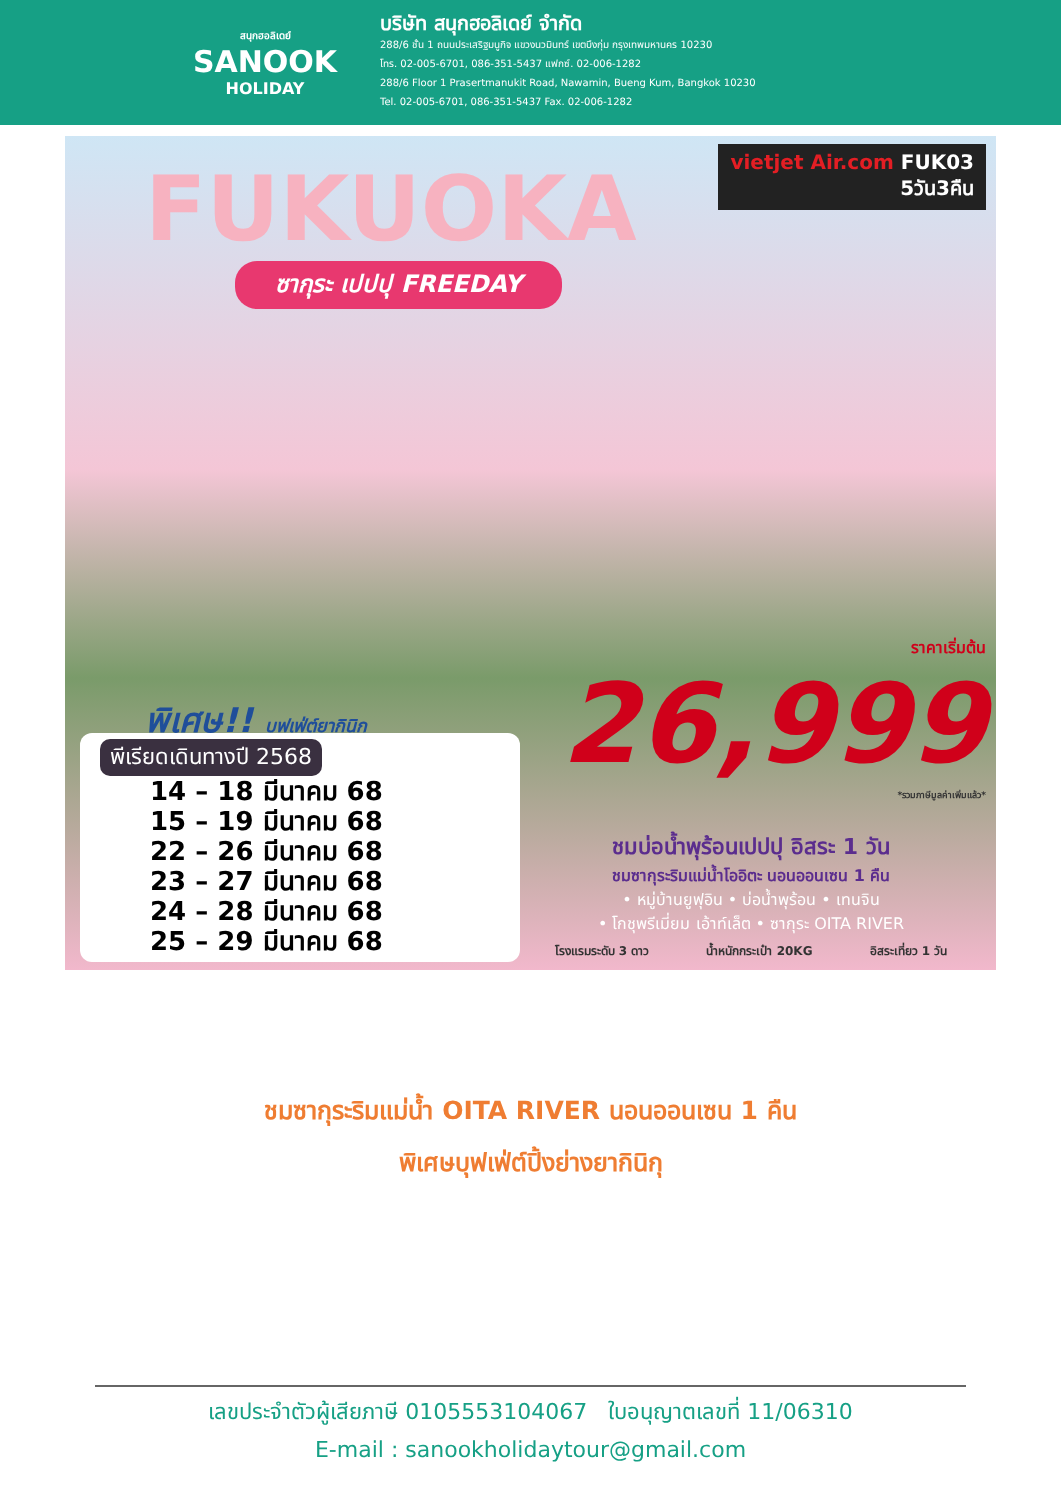สนุกฮอลิเดย์
SANOOK
HOLIDAY
บริษัท สนุกฮอลิเดย์ จำกัด
288/6 ชั้น 1 ถนนประเสริฐมนูกิจ แขวงนวมินทร์ เขตบึงกุ่ม กรุงเทพมหานคร 10230
โทร. 02-005-6701, 086-351-5437 แฟกซ์. 02-006-1282
288/6 Floor 1 Prasertmanukit Road, Nawamin, Bueng Kum, Bangkok 10230
Tel. 02-005-6701, 086-351-5437 Fax. 02-006-1282
FUKUOKA
ซากุระ เปปปุ FREEDAY
vietjet Air.com FUK03
5วัน3คืน
พิเศษ!! บุฟเฟ่ต์ยากินิกุ
ราคาเริ่มต้น
26,999
*รวมภาษีมูลค่าเพิ่มแล้ว*
ชมบ่อน้ำพุร้อนเปปปุ อิสระ 1 วัน
ชมซากุระริมแม่น้ำโออิตะ นอนออนเซน 1 คืน
• หมู่บ้านยูฟุอิน • บ่อน้ำพุร้อน • เทนจิน
• โกชุพรีเมี่ยม เอ้าท์เล็ต • ซากุระ OITA RIVER
โรงแรมระดับ 3 ดาว น้ำหนักกระเป๋า 20KG อิสระเที่ยว 1 วัน
พีเรียดเดินทางปี 2568
14 – 18 มีนาคม 68
15 – 19 มีนาคม 68
22 – 26 มีนาคม 68
23 – 27 มีนาคม 68
24 – 28 มีนาคม 68
25 – 29 มีนาคม 68
ชมซากุระริมแม่น้ำ OITA RIVER นอนออนเซน 1 คืน
พิเศษบุฟเฟ่ต์ปิ้งย่างยากินิกุ
เลขประจำตัวผู้เสียภาษี 0105553104067 ใบอนุญาตเลขที่ 11/06310
E-mail : sanookholidaytour@gmail.com